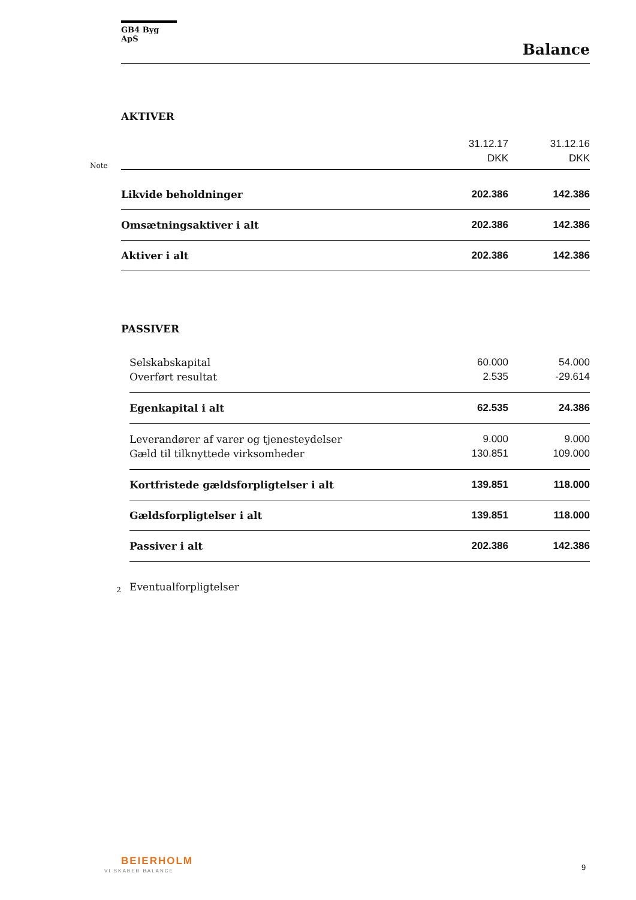GB4 Byg ApS
Balance
AKTIVER
| | | 31.12.17 | 31.12.16 |
| Note | | DKK | DKK |
| | Likvide beholdninger | 202.386 | 142.386 |
| | Omsætningsaktiver i alt | 202.386 | 142.386 |
| | Aktiver i alt | 202.386 | 142.386 |
PASSIVER
| | Selskabskapital | 60.000 | 54.000 |
| | Overført resultat | 2.535 | -29.614 |
| | Egenkapital i alt | 62.535 | 24.386 |
| | Leverandører af varer og tjenesteydelser | 9.000 | 9.000 |
| | Gæld til tilknyttede virksomheder | 130.851 | 109.000 |
| | Kortfristede gældsforpligtelser i alt | 139.851 | 118.000 |
| | Gældsforpligtelser i alt | 139.851 | 118.000 |
| | Passiver i alt | 202.386 | 142.386 |
| 2 | Eventualforpligtelser | | |
BEIERHOLM
VI SKABER BALANCE 9